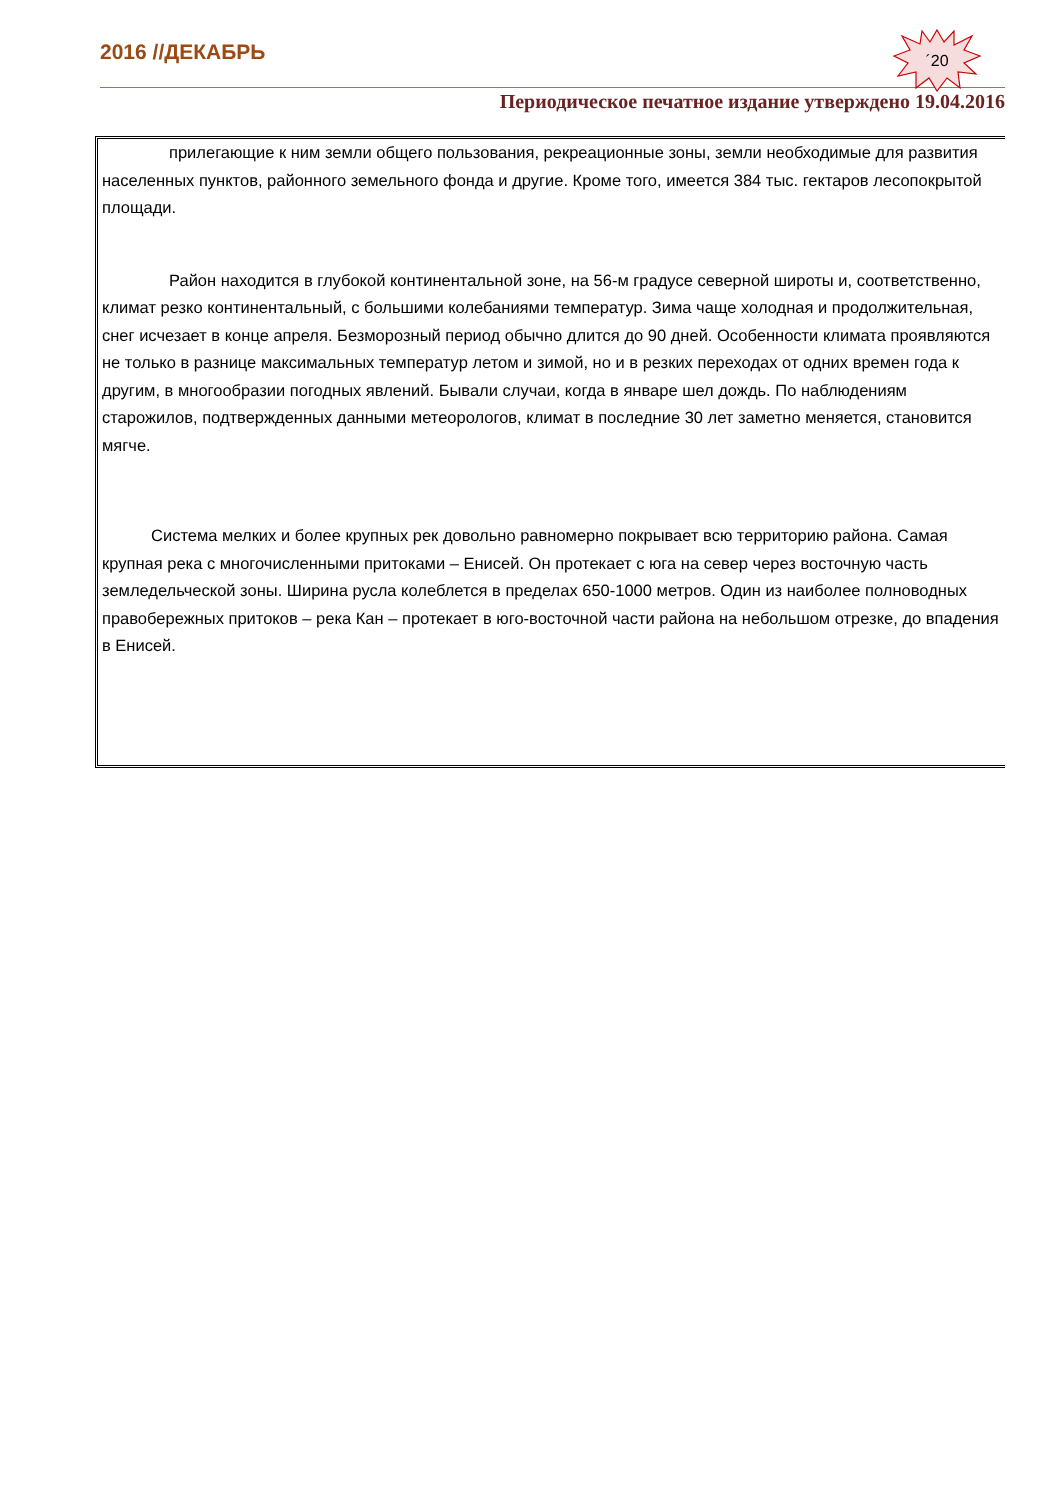2016 //ДЕКАБРЬ
´20
Периодическое печатное издание утверждено 19.04.2016
прилегающие к ним земли общего пользования, рекреационные зоны, земли необходимые для развития населенных пунктов, районного земельного фонда и другие. Кроме того, имеется 384 тыс. гектаров лесопокрытой площади.
Район находится в глубокой континентальной зоне, на 56-м градусе северной широты и, соответственно, климат резко континентальный, с большими колебаниями температур. Зима чаще холодная и продолжительная, снег исчезает в конце апреля. Безморозный период обычно длится до 90 дней. Особенности климата проявляются не только в разнице максимальных температур летом и зимой, но и в резких переходах от одних времен года к другим, в многообразии погодных явлений. Бывали случаи, когда в январе шел дождь. По наблюдениям старожилов, подтвержденных данными метеорологов, климат в последние 30 лет заметно меняется, становится мягче.
Система мелких и более крупных рек довольно равномерно покрывает всю территорию района. Самая крупная река с многочисленными притоками – Енисей. Он протекает с юга на север через восточную часть земледельческой зоны. Ширина русла колеблется в пределах 650-1000 метров. Один из наиболее полноводных правобережных притоков – река Кан – протекает в юго-восточной части района на небольшом отрезке, до впадения в Енисей.